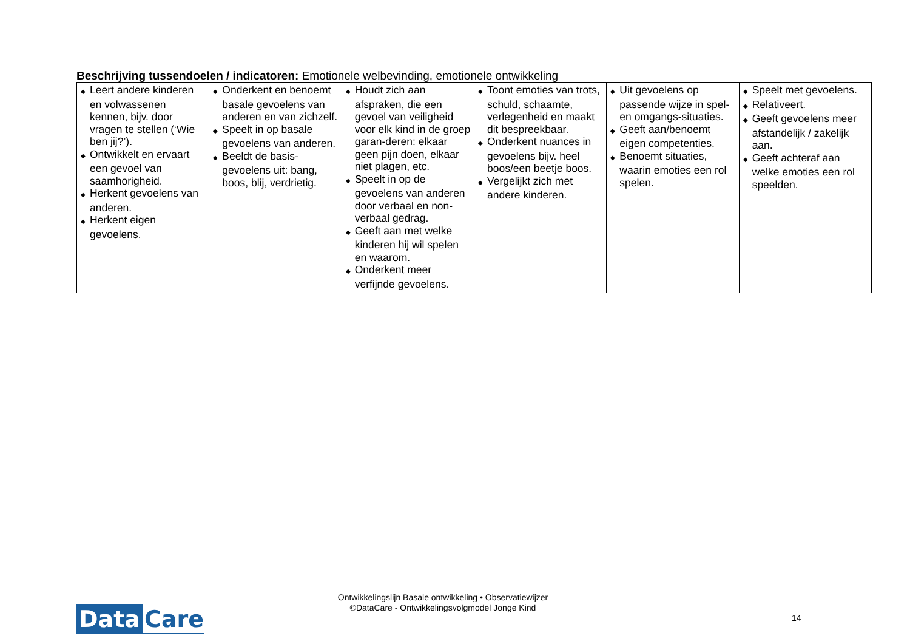Beschrijving tussendoelen / indicatoren: Emotionele welbevinding, emotionele ontwikkeling
| ◆ Leert andere kinderen en volwassenen kennen, bijv. door vragen te stellen (‘Wie ben jij?’). ◆ Ontwikkelt en ervaart een gevoel van saamhorigheid. ◆ Herkent gevoelens van anderen. ◆ Herkent eigen gevoelens. | ◆ Onderkent en benoemt basale gevoelens van anderen en van zichzelf. ◆ Speelt in op basale gevoelens van anderen. ◆ Beeldt de basis-gevoelens uit: bang, boos, blij, verdrietig. | ◆ Houdt zich aan afspraken, die een gevoel van veiligheid voor elk kind in de groep garan-deren: elkaar geen pijn doen, elkaar niet plagen, etc. ◆ Speelt in op de gevoelens van anderen door verbaal en non-verbaal gedrag. ◆ Geeft aan met welke kinderen hij wil spelen en waarom. ◆ Onderkent meer verfijnde gevoelens. | ◆ Toont emoties van trots, schuld, schaamte, verlegenheid en maakt dit bespreekbaar. ◆ Onderkent nuances in gevoelens bijv. heel boos/een beetje boos. ◆ Vergelijkt zich met andere kinderen. | ◆ Uit gevoelens op passende wijze in spel- en omgangs-situaties. ◆ Geeft aan/benoemt eigen competenties. ◆ Benoemt situaties, waarin emoties een rol spelen. | ◆ Speelt met gevoelens. ◆ Relativeert. ◆ Geeft gevoelens meer afstandelijk / zakelijk aan. ◆ Geeft achteraf aan welke emoties een rol speelden. |
Data Care
Ontwikkelingslijn Basale ontwikkeling • Observatiewijzer
©DataCare - Ontwikkelingsvolgmodel Jonge Kind
14